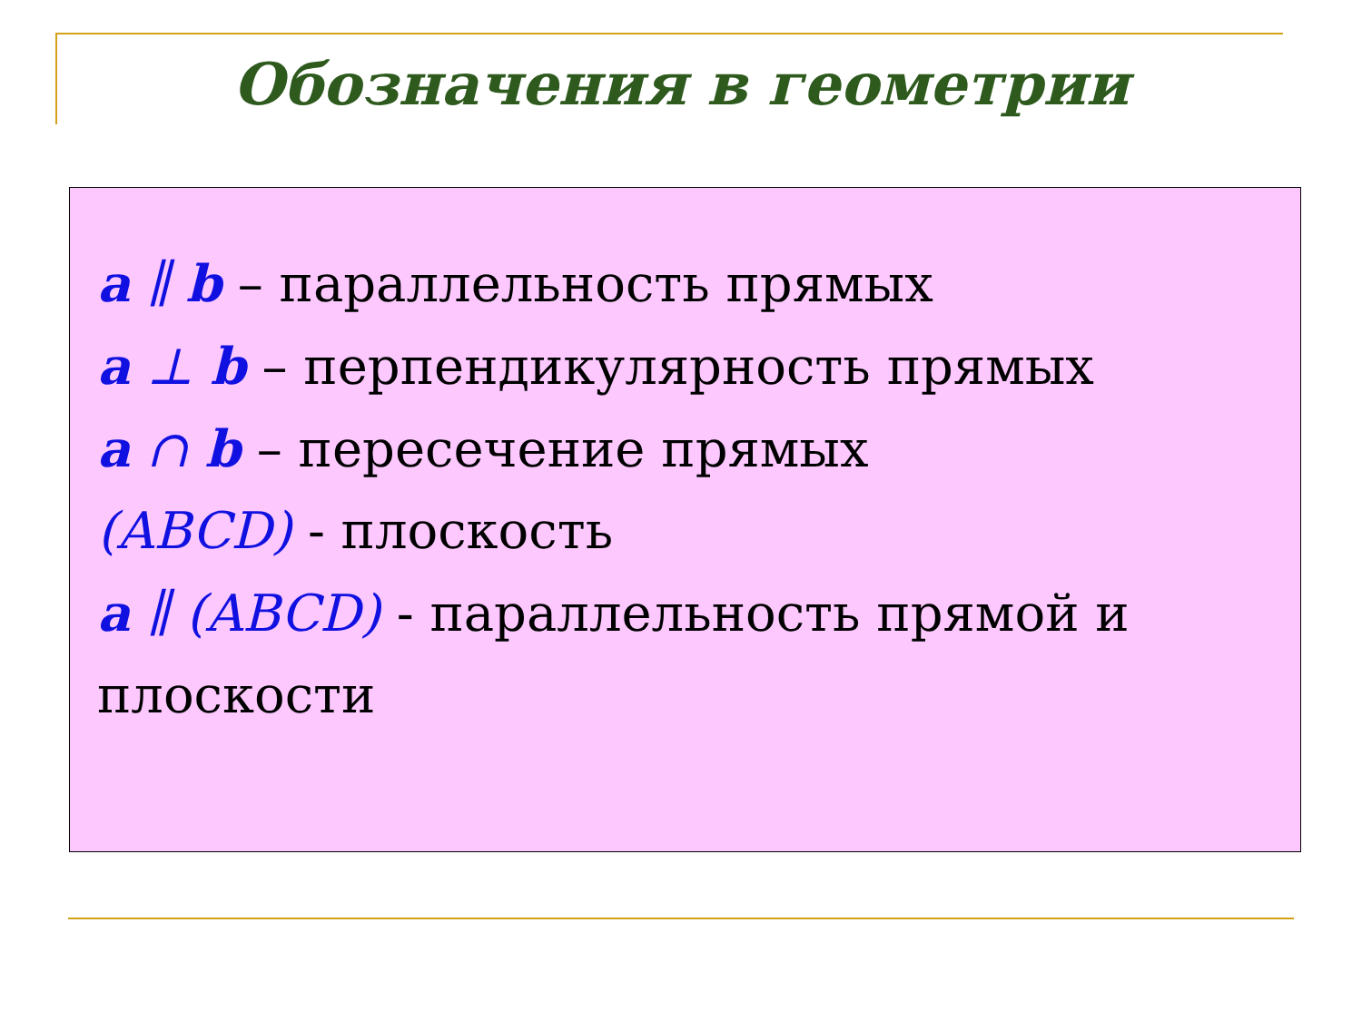Обозначения в геометрии
a ∥ b – параллельность прямых
a ⊥ b – перпендикулярность прямых
a ∩ b – пересечение прямых
(ABCD) - плоскость
a ∥ (ABCD) - параллельность прямой и плоскости